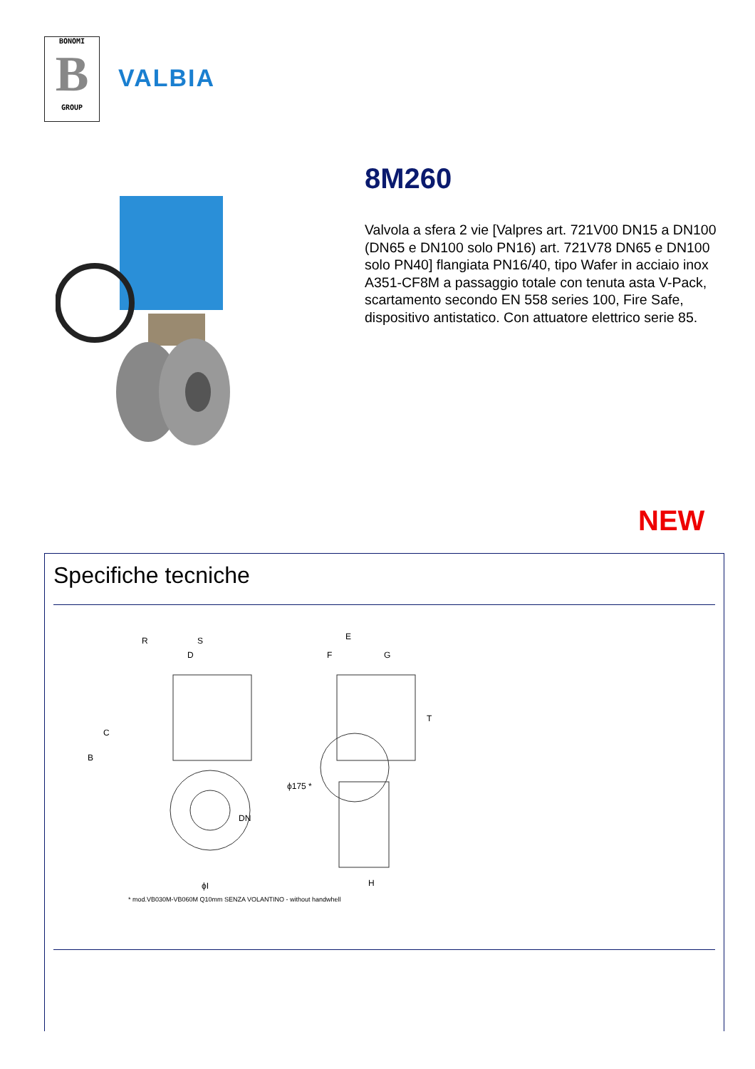BONOMI
B
GROUP
VALBIA
8M260
Valvola a sfera 2 vie [Valpres art. 721V00 DN15 a DN100 (DN65 e DN100 solo PN16) art. 721V78 DN65 e DN100 solo PN40] flangiata PN16/40, tipo Wafer in acciaio inox A351-CF8M a passaggio totale con tenuta asta V-Pack, scartamento secondo EN 558 series 100, Fire Safe, dispositivo antistatico. Con attuatore elettrico serie 85.
NEW
Specifiche tecniche
R
S
D
E
F
G
B
C
T
ϕ175 *
DN
ϕI
H
* mod.VB030M-VB060M Q10mm SENZA VOLANTINO - without handwhell